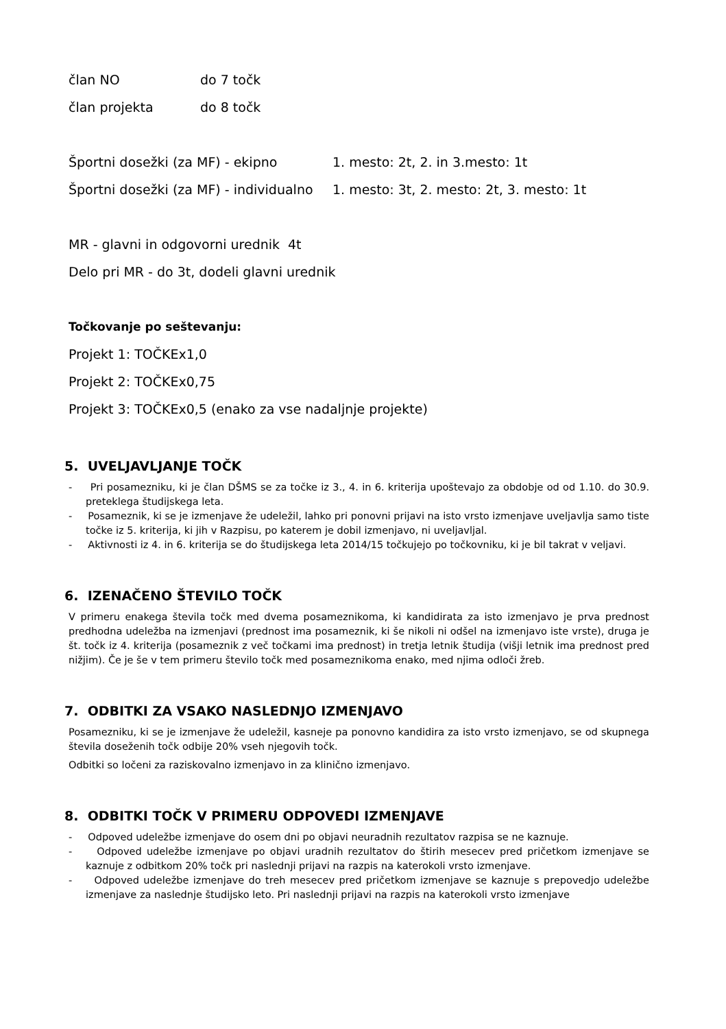član NO do 7 točk
član projekta do 8 točk
Športni dosežki (za MF) - ekipno 1. mesto: 2t, 2. in 3.mesto: 1t
Športni dosežki (za MF) - individualno 1. mesto: 3t, 2. mesto: 2t, 3. mesto: 1t
MR - glavni in odgovorni urednik 4t
Delo pri MR - do 3t, dodeli glavni urednik
Točkovanje po seštevanju:
Projekt 1: TOČKEx1,0
Projekt 2: TOČKEx0,75
Projekt 3: TOČKEx0,5 (enako za vse nadaljnje projekte)
5. UVELJAVLJANJE TOČK
- Pri posamezniku, ki je član DŠMS se za točke iz 3., 4. in 6. kriterija upoštevajo za obdobje od od 1.10. do 30.9. preteklega študijskega leta.
- Posameznik, ki se je izmenjave že udeležil, lahko pri ponovni prijavi na isto vrsto izmenjave uveljavlja samo tiste točke iz 5. kriterija, ki jih v Razpisu, po katerem je dobil izmenjavo, ni uveljavljal.
- Aktivnosti iz 4. in 6. kriterija se do študijskega leta 2014/15 točkujejo po točkovniku, ki je bil takrat v veljavi.
6. IZENAČENO ŠTEVILO TOČK
V primeru enakega števila točk med dvema posameznikoma, ki kandidirata za isto izmenjavo je prva prednost predhodna udeležba na izmenjavi (prednost ima posameznik, ki še nikoli ni odšel na izmenjavo iste vrste), druga je št. točk iz 4. kriterija (posameznik z več točkami ima prednost) in tretja letnik študija (višji letnik ima prednost pred nižjim). Če je še v tem primeru število točk med posameznikoma enako, med njima odloči žreb.
7. ODBITKI ZA VSAKO NASLEDNJO IZMENJAVO
Posamezniku, ki se je izmenjave že udeležil, kasneje pa ponovno kandidira za isto vrsto izmenjavo, se od skupnega števila doseženih točk odbije 20% vseh njegovih točk.
Odbitki so ločeni za raziskovalno izmenjavo in za klinično izmenjavo.
8. ODBITKI TOČK V PRIMERU ODPOVEDI IZMENJAVE
- Odpoved udeležbe izmenjave do osem dni po objavi neuradnih rezultatov razpisa se ne kaznuje.
- Odpoved udeležbe izmenjave po objavi uradnih rezultatov do štirih mesecev pred pričetkom izmenjave se kaznuje z odbitkom 20% točk pri naslednji prijavi na razpis na katerokoli vrsto izmenjave.
- Odpoved udeležbe izmenjave do treh mesecev pred pričetkom izmenjave se kaznuje s prepovedjo udeležbe izmenjave za naslednje študijsko leto. Pri naslednji prijavi na razpis na katerokoli vrsto izmenjave